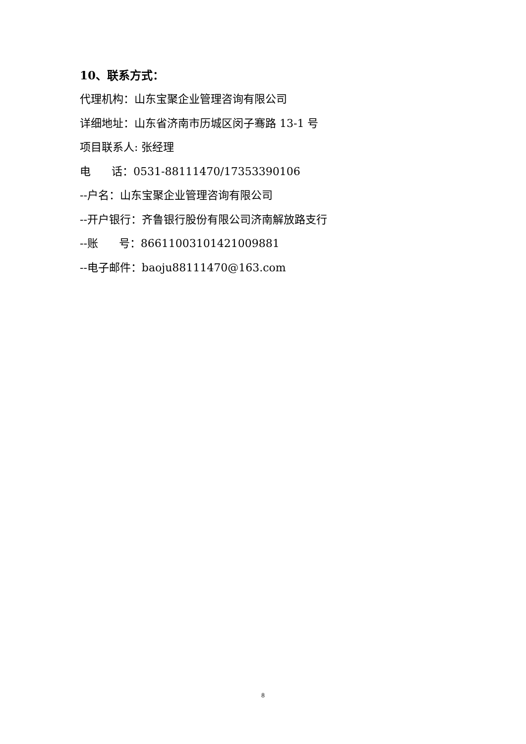10、联系方式：
代理机构：山东宝聚企业管理咨询有限公司
详细地址：山东省济南市历城区闵子骞路 13-1 号
项目联系人: 张经理
电 话：0531-88111470/17353390106
--户名：山东宝聚企业管理咨询有限公司
--开户银行：齐鲁银行股份有限公司济南解放路支行
--账 号：86611003101421009881
--电子邮件：baoju88111470@163.com
8